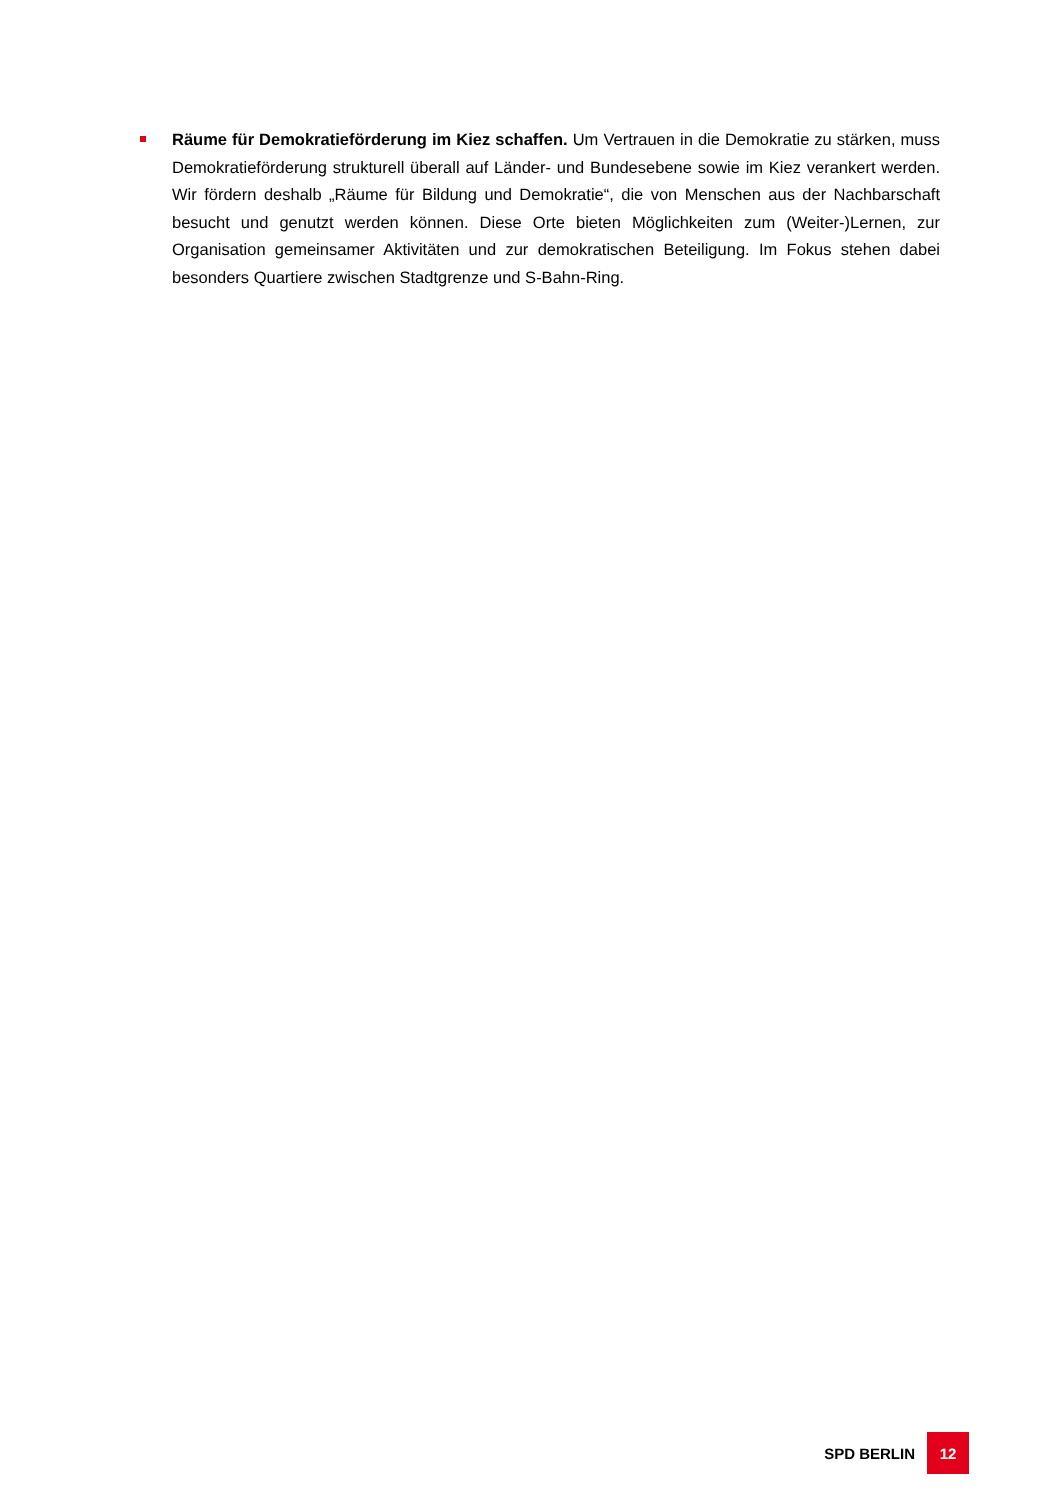Räume für Demokratieförderung im Kiez schaffen. Um Vertrauen in die Demokratie zu stärken, muss Demokratieförderung strukturell überall auf Länder- und Bundesebene sowie im Kiez verankert werden. Wir fördern deshalb „Räume für Bildung und Demokratie“, die von Menschen aus der Nachbarschaft besucht und genutzt werden können. Diese Orte bieten Möglichkeiten zum (Weiter-)Lernen, zur Organisation gemeinsamer Aktivitäten und zur demokratischen Beteiligung. Im Fokus stehen dabei besonders Quartiere zwischen Stadtgrenze und S-Bahn-Ring.
SPD BERLIN 12